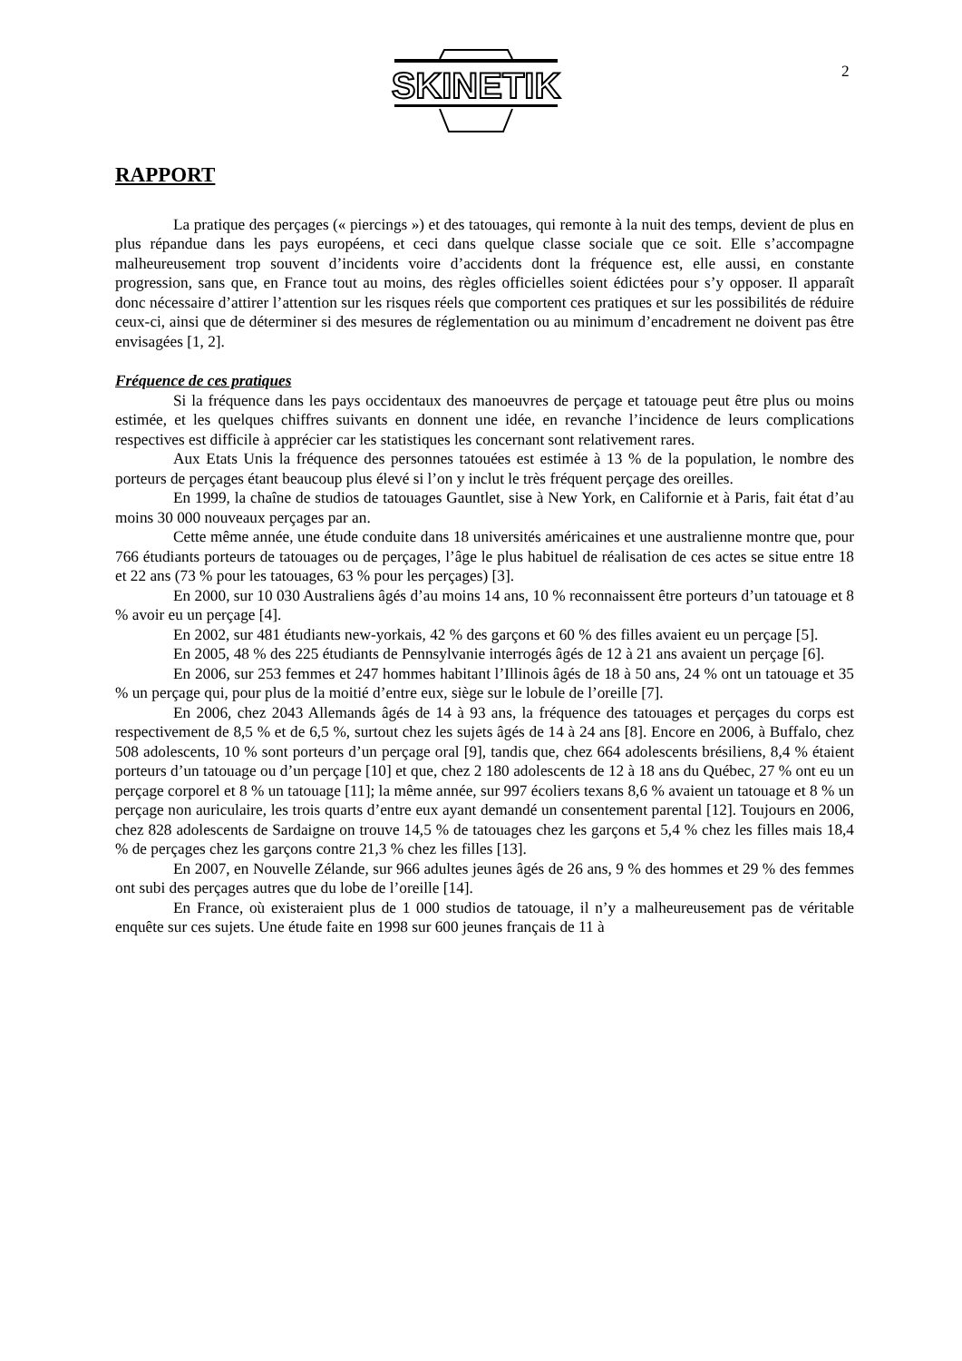SKINETIK
2
RAPPORT
La pratique des perçages (« piercings ») et des tatouages, qui remonte à la nuit des temps, devient de plus en plus répandue dans les pays européens, et ceci dans quelque classe sociale que ce soit. Elle s’accompagne malheureusement trop souvent d’incidents voire d’accidents dont la fréquence est, elle aussi, en constante progression, sans que, en France tout au moins, des règles officielles soient édictées pour s’y opposer. Il apparaît donc nécessaire d’attirer l’attention sur les risques réels que comportent ces pratiques et sur les possibilités de réduire ceux-ci, ainsi que de déterminer si des mesures de réglementation ou au minimum d’encadrement ne doivent pas être envisagées [1, 2].
Fréquence de ces pratiques
Si la fréquence dans les pays occidentaux des manoeuvres de perçage et tatouage peut être plus ou moins estimée, et les quelques chiffres suivants en donnent une idée, en revanche l’incidence de leurs complications respectives est difficile à apprécier car les statistiques les concernant sont relativement rares.
Aux Etats Unis la fréquence des personnes tatouées est estimée à 13 % de la population, le nombre des porteurs de perçages étant beaucoup plus élevé si l’on y inclut le très fréquent perçage des oreilles.
En 1999, la chaîne de studios de tatouages Gauntlet, sise à New York, en Californie et à Paris, fait état d’au moins 30 000 nouveaux perçages par an.
Cette même année, une étude conduite dans 18 universités américaines et une australienne montre que, pour 766 étudiants porteurs de tatouages ou de perçages, l’âge le plus habituel de réalisation de ces actes se situe entre 18 et 22 ans (73 % pour les tatouages, 63 % pour les perçages) [3].
En 2000, sur 10 030 Australiens âgés d’au moins 14 ans, 10 % reconnaissent être porteurs d’un tatouage et 8 % avoir eu un perçage [4].
En 2002, sur 481 étudiants new-yorkais, 42 % des garçons et 60 % des filles avaient eu un perçage [5].
En 2005, 48 % des 225 étudiants de Pennsylvanie interrogés âgés de 12 à 21 ans avaient un perçage [6].
En 2006, sur 253 femmes et 247 hommes habitant l’Illinois âgés de 18 à 50 ans, 24 % ont un tatouage et 35 % un perçage qui, pour plus de la moitié d’entre eux, siège sur le lobule de l’oreille [7].
En 2006, chez 2043 Allemands âgés de 14 à 93 ans, la fréquence des tatouages et perçages du corps est respectivement de 8,5 % et de 6,5 %, surtout chez les sujets âgés de 14 à 24 ans [8]. Encore en 2006, à Buffalo, chez 508 adolescents, 10 % sont porteurs d’un perçage oral [9], tandis que, chez 664 adolescents brésiliens, 8,4 % étaient porteurs d’un tatouage ou d’un perçage [10] et que, chez 2 180 adolescents de 12 à 18 ans du Québec, 27 % ont eu un perçage corporel et 8 % un tatouage [11]; la même année, sur 997 écoliers texans 8,6 % avaient un tatouage et 8 % un perçage non auriculaire, les trois quarts d’entre eux ayant demandé un consentement parental [12]. Toujours en 2006, chez 828 adolescents de Sardaigne on trouve 14,5 % de tatouages chez les garçons et 5,4 % chez les filles mais 18,4 % de perçages chez les garçons contre 21,3 % chez les filles [13].
En 2007, en Nouvelle Zélande, sur 966 adultes jeunes âgés de 26 ans, 9 % des hommes et 29 % des femmes ont subi des perçages autres que du lobe de l’oreille [14].
En France, où existeraient plus de 1 000 studios de tatouage, il n’y a malheureusement pas de véritable enquête sur ces sujets. Une étude faite en 1998 sur 600 jeunes français de 11 à